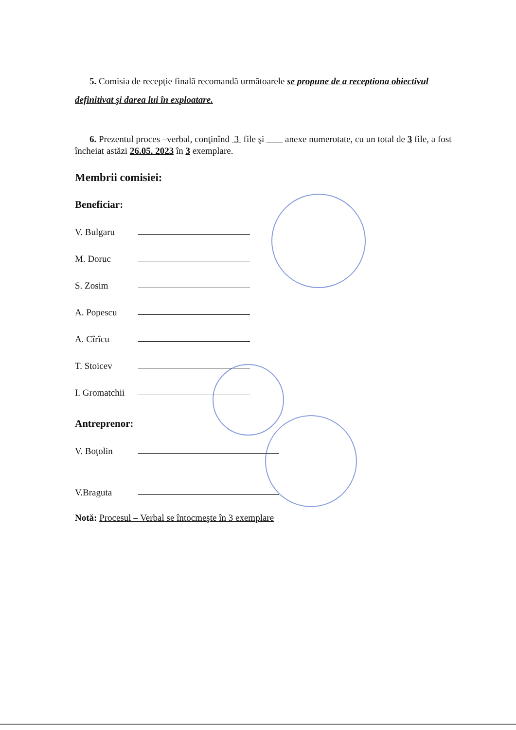5. Comisia de recepţie finală recomandă următoarele se propune de a receptiona obiectivul definitivat şi darea lui în exploatare.
6. Prezentul proces –verbal, conţinînd 3 file şi anexe numerotate, cu un total de 3 file, a fost încheiat astăzi 26.05. 2023 în 3 exemplare.
Membrii comisiei:
Beneficiar:
V. Bulgaru
M. Doruc
S. Zosim
A. Popescu
A. Cîrîcu
T. Stoicev
I. Gromatchii
Antreprenor:
V. Boţolin
V.Braguta
Notă: Procesul – Verbal se întocmeşte în 3 exemplare